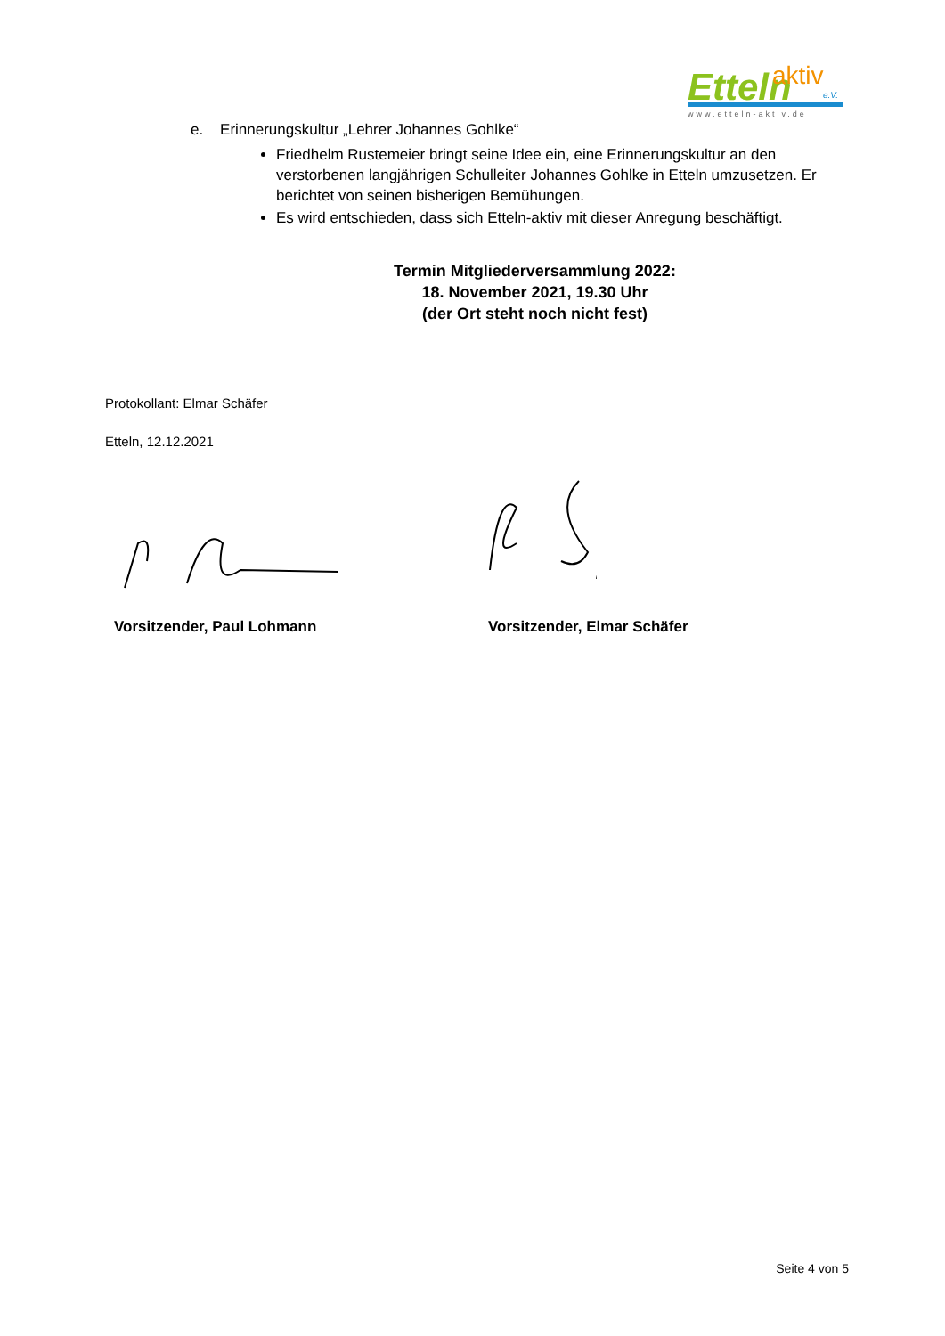Etteln
aktiv
e.V.
www.etteln-aktiv.de
e. Erinnerungskultur „Lehrer Johannes Gohlke“
Friedhelm Rustemeier bringt seine Idee ein, eine Erinnerungskultur an den verstorbenen langjährigen Schulleiter Johannes Gohlke in Etteln umzusetzen. Er berichtet von seinen bisherigen Bemühungen.
Es wird entschieden, dass sich Etteln-aktiv mit dieser Anregung beschäftigt.
Termin Mitgliederversammlung 2022:
18. November 2021, 19.30 Uhr
(der Ort steht noch nicht fest)
Protokollant: Elmar Schäfer
Etteln, 12.12.2021
Vorsitzender, Paul Lohmann Vorsitzender, Elmar Schäfer
Seite 4 von 5